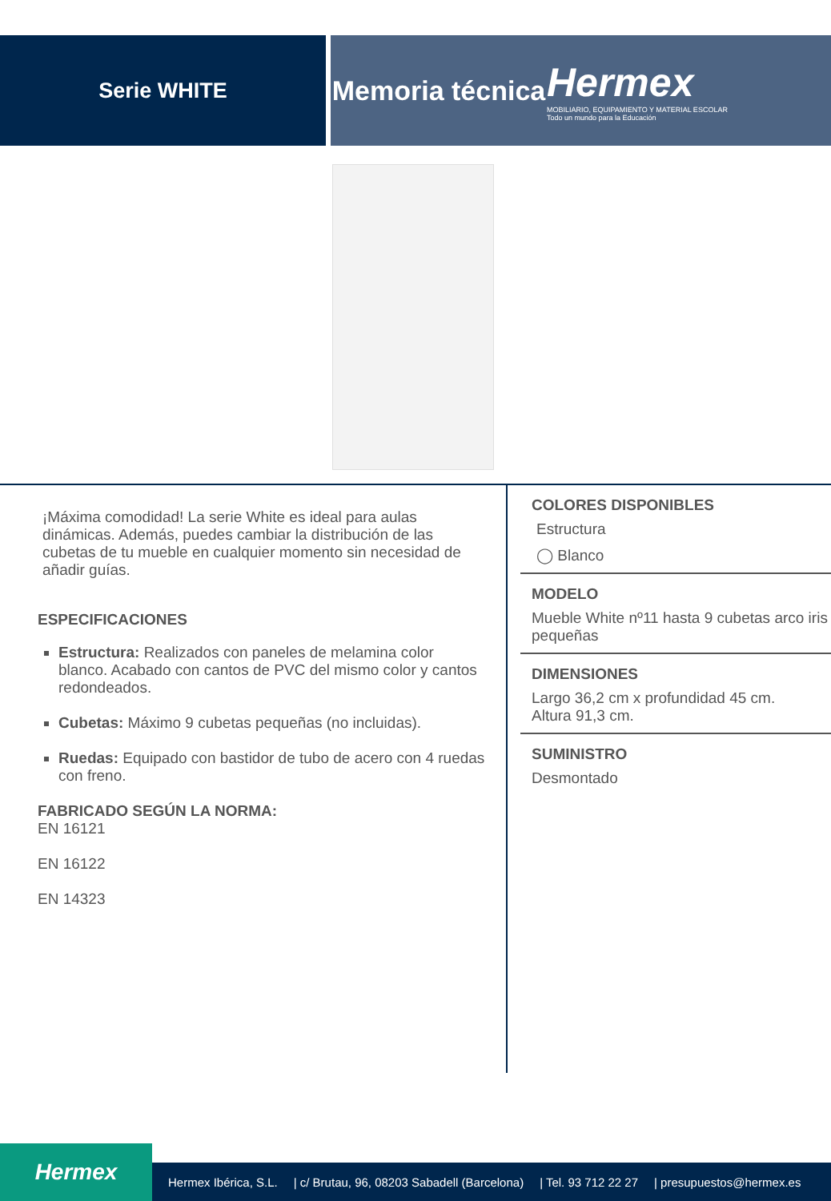Serie WHITE
Memoria técnica
Hermex
MOBILIARIO, EQUIPAMIENTO Y MATERIAL ESCOLAR
Todo un mundo para la Educación
¡Máxima comodidad! La serie White es ideal para aulas dinámicas. Además, puedes cambiar la distribución de las cubetas de tu mueble en cualquier momento sin necesidad de añadir guías.
ESPECIFICACIONES
Estructura: Realizados con paneles de melamina color blanco. Acabado con cantos de PVC del mismo color y cantos redondeados.
Cubetas: Máximo 9 cubetas pequeñas (no incluidas).
Ruedas: Equipado con bastidor de tubo de acero con 4 ruedas con freno.
FABRICADO SEGÚN LA NORMA:
EN 16121
EN 16122
EN 14323
COLORES DISPONIBLES
Estructura
◯ Blanco
MODELO
Mueble White nº11 hasta 9 cubetas arco iris pequeñas
DIMENSIONES
Largo 36,2 cm x profundidad 45 cm.
Altura 91,3 cm.
SUMINISTRO
Desmontado
Hermex
Hermex Ibérica, S.L. | c/ Brutau, 96, 08203 Sabadell (Barcelona) | Tel. 93 712 22 27 | presupuestos@hermex.es